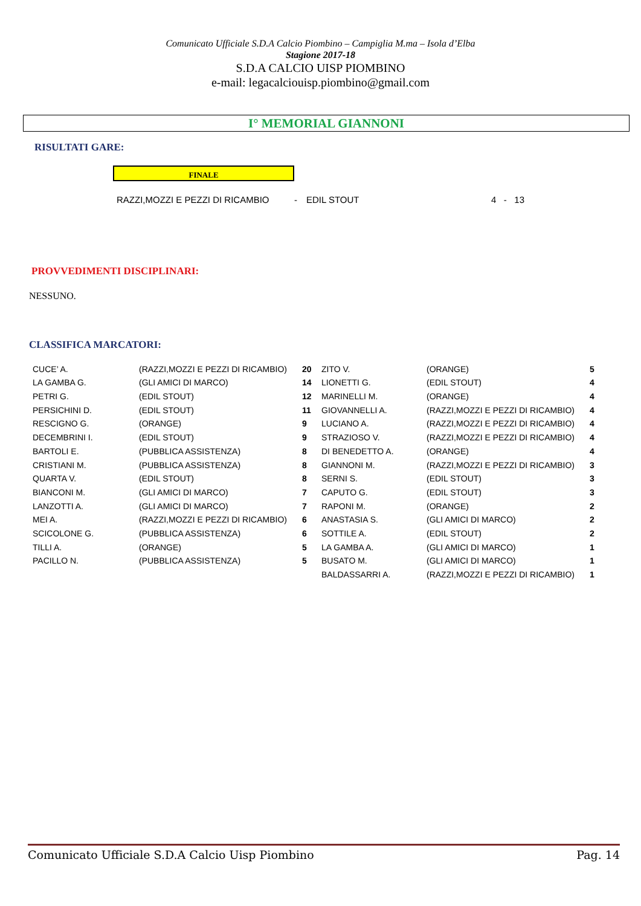Comunicato Ufficiale S.D.A Calcio Piombino – Campiglia M.ma – Isola d’Elba
Stagione 2017-18
S.D.A CALCIO UISP PIOMBINO
e-mail: legacalciouisp.piombino@gmail.com
I° MEMORIAL GIANNONI
RISULTATI GARE:
FINALE
RAZZI,MOZZI E PEZZI DI RICAMBIO - EDIL STOUT 4 - 13
PROVVEDIMENTI DISCIPLINARI:
NESSUNO.
CLASSIFICA MARCATORI:
| CUCE’ A. | (RAZZI,MOZZI E PEZZI DI RICAMBIO) | 20 | ZITO V. | (ORANGE) | 5 |
| LA GAMBA G. | (GLI AMICI DI MARCO) | 14 | LIONETTI G. | (EDIL STOUT) | 4 |
| PETRI G. | (EDIL STOUT) | 12 | MARINELLI M. | (ORANGE) | 4 |
| PERSICHINI D. | (EDIL STOUT) | 11 | GIOVANNELLI A. | (RAZZI,MOZZI E PEZZI DI RICAMBIO) | 4 |
| RESCIGNO G. | (ORANGE) | 9 | LUCIANO A. | (RAZZI,MOZZI E PEZZI DI RICAMBIO) | 4 |
| DECEMBRINI I. | (EDIL STOUT) | 9 | STRAZIOSO V. | (RAZZI,MOZZI E PEZZI DI RICAMBIO) | 4 |
| BARTOLI E. | (PUBBLICA ASSISTENZA) | 8 | DI BENEDETTO A. | (ORANGE) | 4 |
| CRISTIANI M. | (PUBBLICA ASSISTENZA) | 8 | GIANNONI M. | (RAZZI,MOZZI E PEZZI DI RICAMBIO) | 3 |
| QUARTA V. | (EDIL STOUT) | 8 | SERNI S. | (EDIL STOUT) | 3 |
| BIANCONI M. | (GLI AMICI DI MARCO) | 7 | CAPUTO G. | (EDIL STOUT) | 3 |
| LANZOTTI A. | (GLI AMICI DI MARCO) | 7 | RAPONI M. | (ORANGE) | 2 |
| MEI A. | (RAZZI,MOZZI E PEZZI DI RICAMBIO) | 6 | ANASTASIA S. | (GLI AMICI DI MARCO) | 2 |
| SCICOLONE G. | (PUBBLICA ASSISTENZA) | 6 | SOTTILE A. | (EDIL STOUT) | 2 |
| TILLI A. | (ORANGE) | 5 | LA GAMBA A. | (GLI AMICI DI MARCO) | 1 |
| PACILLO N. | (PUBBLICA ASSISTENZA) | 5 | BUSATO M. | (GLI AMICI DI MARCO) | 1 |
| | | | BALDASSARRI A. | (RAZZI,MOZZI E PEZZI DI RICAMBIO) | 1 |
Comunicato Ufficiale S.D.A Calcio Uisp Piombino Pag. 14